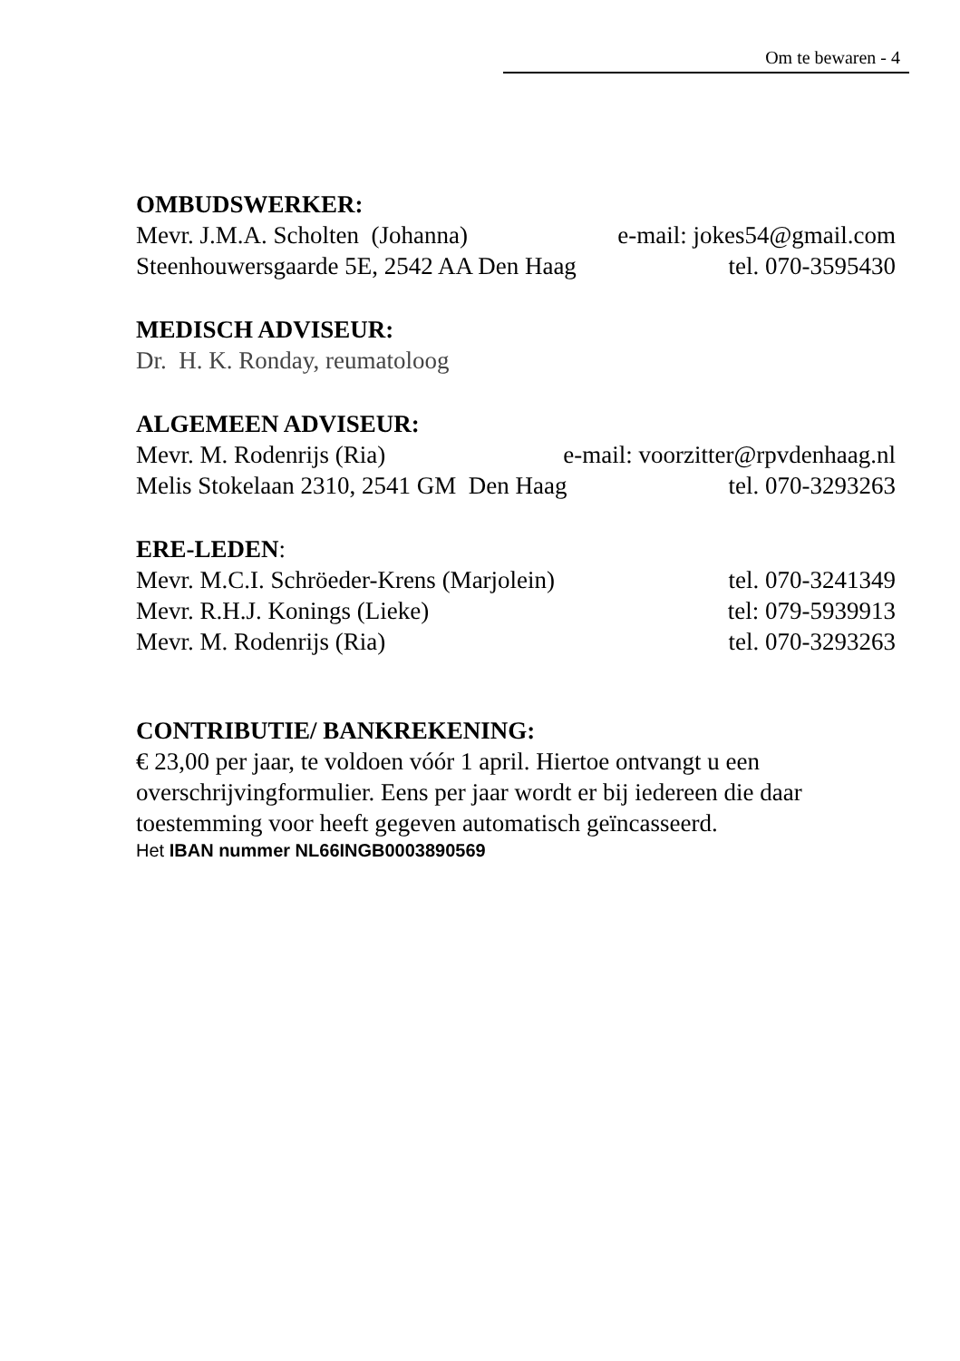Om te bewaren - 4
OMBUDSWERKER:
Mevr. J.M.A. Scholten (Johanna) e-mail: jokes54@gmail.com
Steenhouwersgaarde 5E, 2542 AA Den Haag tel. 070-3595430
MEDISCH ADVISEUR:
Dr. H. K. Ronday, reumatoloog
ALGEMEEN ADVISEUR:
Mevr. M. Rodenrijs (Ria) e-mail: voorzitter@rpvdenhaag.nl
Melis Stokelaan 2310, 2541 GM Den Haag tel. 070-3293263
ERE-LEDEN:
Mevr. M.C.I. Schröeder-Krens (Marjolein) tel. 070-3241349
Mevr. R.H.J. Konings (Lieke) tel: 079-5939913
Mevr. M. Rodenrijs (Ria) tel. 070-3293263
CONTRIBUTIE/ BANKREKENING:
€ 23,00 per jaar, te voldoen vóór 1 april. Hiertoe ontvangt u een overschrijvingformulier. Eens per jaar wordt er bij iedereen die daar toestemming voor heeft gegeven automatisch geïncasseerd.
Het IBAN nummer NL66INGB0003890569